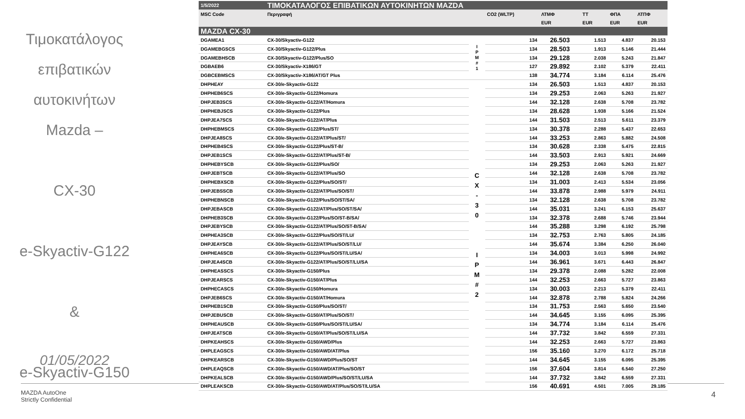Τιμοκατάλογος
επιβατικών
αυτοκινήτων
Mazda –
CX-30
e-Skyactiv-G122
&
e-Skyactiv-G150
01/05/2022
MAZDA AutoOne
Strictly Confidential
4
| 1/5/2022 | ΤΙΜΟΚΑΤΑΛΟΓΟΣ ΕΠΙΒΑΤΙΚΩΝ ΑΥΤΟΚΙΝΗΤΩΝ MAZDA | | | | | | |
| MSC Code | Περιγραφή | | CO2 (WLTP) | ΛΤΜΦ | ΤΤ | ΦΠΑ | ΛΤΠΦ |
| | | | | EUR | EUR | EUR | EUR |
| MAZDA CX-30 | | | | | | | |
| DGAMEA1 | CX-30/Skyactiv-G122 | I P M # 1 | 134 | 26.503 | 1.513 | 4.837 | 20.153 |
| DGAMEBGSCS | CX-30/Skyactiv-G122/Plus | | 134 | 28.503 | 1.913 | 5.146 | 21.444 |
| DGAMEBHSCB | CX-30/Skyactiv-G122/Plus/SO | | 134 | 29.128 | 2.038 | 5.243 | 21.847 |
| DGBAEB6 | CX-30/Skyactiv-X186/GT | | 127 | 29.892 | 2.102 | 5.379 | 22.411 |
| DGBCEBMSCS | CX-30/Skyactiv-X186/AT/GT Plus | | 138 | 34.774 | 3.184 | 6.114 | 25.476 |
| DHPHEAY | CX-30/e-Skyactiv-G122 | C X - 3 0 I P M # 2 | 134 | 26.503 | 1.513 | 4.837 | 20.153 |
| DHPHEB6SCS | CX-30/e-Skyactiv-G122/Homura | | 134 | 29.253 | 2.063 | 5.263 | 21.927 |
| DHPJEB3SCS | CX-30/e-Skyactiv-G122/AT/Homura | | 144 | 32.128 | 2.638 | 5.708 | 23.782 |
| DHPHEBJSCS | CX-30/e-Skyactiv-G122/Plus | | 134 | 28.628 | 1.938 | 5.166 | 21.524 |
| DHPJEA7SCS | CX-30/e-Skyactiv-G122/AT/Plus | | 144 | 31.503 | 2.513 | 5.611 | 23.379 |
| DHPHEBMSCS | CX-30/e-Skyactiv-G122/Plus/ST/ | | 134 | 30.378 | 2.288 | 5.437 | 22.653 |
| DHPJEA8SCS | CX-30/e-Skyactiv-G122/AT/Plus/ST/ | | 144 | 33.253 | 2.863 | 5.882 | 24.508 |
| DHPHEB4SCS | CX-30/e-Skyactiv-G122/Plus/ST-B/ | | 134 | 30.628 | 2.338 | 5.475 | 22.815 |
| DHPJEB1SCS | CX-30/e-Skyactiv-G122/AT/Plus/ST-B/ | | 144 | 33.503 | 2.913 | 5.921 | 24.669 |
| DHPHEBYSCB | CX-30/e-Skyactiv-G122/Plus/SO/ | | 134 | 29.253 | 2.063 | 5.263 | 21.927 |
| DHPJEBTSCB | CX-30/e-Skyactiv-G122/AT/Plus/SO | | 144 | 32.128 | 2.638 | 5.708 | 23.782 |
| DHPHEBXSCB | CX-30/e-Skyactiv-G122/Plus/SO/ST/ | | 134 | 31.003 | 2.413 | 5.534 | 23.056 |
| DHPJEBSSCB | CX-30/e-Skyactiv-G122/AT/Plus/SO/ST/ | | 144 | 33.878 | 2.988 | 5.979 | 24.911 |
| DHPHEBNSCB | CX-30/e-Skyactiv-G122/Plus/SO/ST/SA/ | | 134 | 32.128 | 2.638 | 5.708 | 23.782 |
| DHPJEBASCB | CX-30/e-Skyactiv-G122/AT/Plus/SO/ST/SA/ | | 144 | 35.031 | 3.241 | 6.153 | 25.637 |
| DHPHEB3SCB | CX-30/e-Skyactiv-G122/Plus/SO/ST-B/SA/ | | 134 | 32.378 | 2.688 | 5.746 | 23.944 |
| DHPJEBYSCB | CX-30/e-Skyactiv-G122/AT/Plus/SO/ST-B/SA/ | | 144 | 35.288 | 3.298 | 6.192 | 25.798 |
| DHPHEA3SCB | CX-30/e-Skyactiv-G122/Plus/SO/ST/LU/ | | 134 | 32.753 | 2.763 | 5.805 | 24.185 |
| DHPJEAYSCB | CX-30/e-Skyactiv-G122/AT/Plus/SO/ST/LU/ | | 144 | 35.674 | 3.384 | 6.250 | 26.040 |
| DHPHEA6SCB | CX-30/e-Skyactiv-G122/Plus/SO/ST/LU/SA/ | | 134 | 34.003 | 3.013 | 5.998 | 24.992 |
| DHPJEA4SCB | CX-30/e-Skyactiv-G122/AT/Plus/SO/ST/LU/SA | | 144 | 36.961 | 3.671 | 6.443 | 26.847 |
| DHPHEASSCS | CX-30/e-Skyactiv-G150/Plus | | 134 | 29.378 | 2.088 | 5.282 | 22.008 |
| DHPJEARSCS | CX-30/e-Skyactiv-G150/AT/Plus | | 144 | 32.253 | 2.663 | 5.727 | 23.863 |
| DHPHECASCS | CX-30/e-Skyactiv-G150/Homura | | 134 | 30.003 | 2.213 | 5.379 | 22.411 |
| DHPJEB6SCS | CX-30/e-Skyactiv-G150/AT/Homura | | 144 | 32.878 | 2.788 | 5.824 | 24.266 |
| DHPHEB1SCB | CX-30/e-Skyactiv-G150/Plus/SO/ST/ | | 134 | 31.753 | 2.563 | 5.650 | 23.540 |
| DHPJEBUSCB | CX-30/e-Skyactiv-G150/AT/Plus/SO/ST/ | | 144 | 34.645 | 3.155 | 6.095 | 25.395 |
| DHPHEAUSCB | CX-30/e-Skyactiv-G150/Plus/SO/ST/LU/SA/ | | 134 | 34.774 | 3.184 | 6.114 | 25.476 |
| DHPJEATSCB | CX-30/e-Skyactiv-G150/AT/Plus/SO/ST/LU/SA | | 144 | 37.732 | 3.842 | 6.559 | 27.331 |
| DHPKEAHSCS | CX-30/e-Skyactiv-G150/AWD/Plus | | 144 | 32.253 | 2.663 | 5.727 | 23.863 |
| DHPLEAGSCS | CX-30/e-Skyactiv-G150/AWD/AT/Plus | | 156 | 35.160 | 3.270 | 6.172 | 25.718 |
| DHPKEARSCB | CX-30/e-Skyactiv-G150/AWD/Plus/SO/ST | | 144 | 34.645 | 3.155 | 6.095 | 25.395 |
| DHPLEAQSCB | CX-30/e-Skyactiv-G150/AWD/AT/Plus/SO/ST | | 156 | 37.604 | 3.814 | 6.540 | 27.250 |
| DHPKEALSCB | CX-30/e-Skyactiv-G150/AWD/Plus/SO/ST/LU/SA | | 144 | 37.732 | 3.842 | 6.559 | 27.331 |
| DHPLEAKSCB | CX-30/e-Skyactiv-G150/AWD/AT/Plus/SO/ST/LU/SA | | 156 | 40.691 | 4.501 | 7.005 | 29.185 |